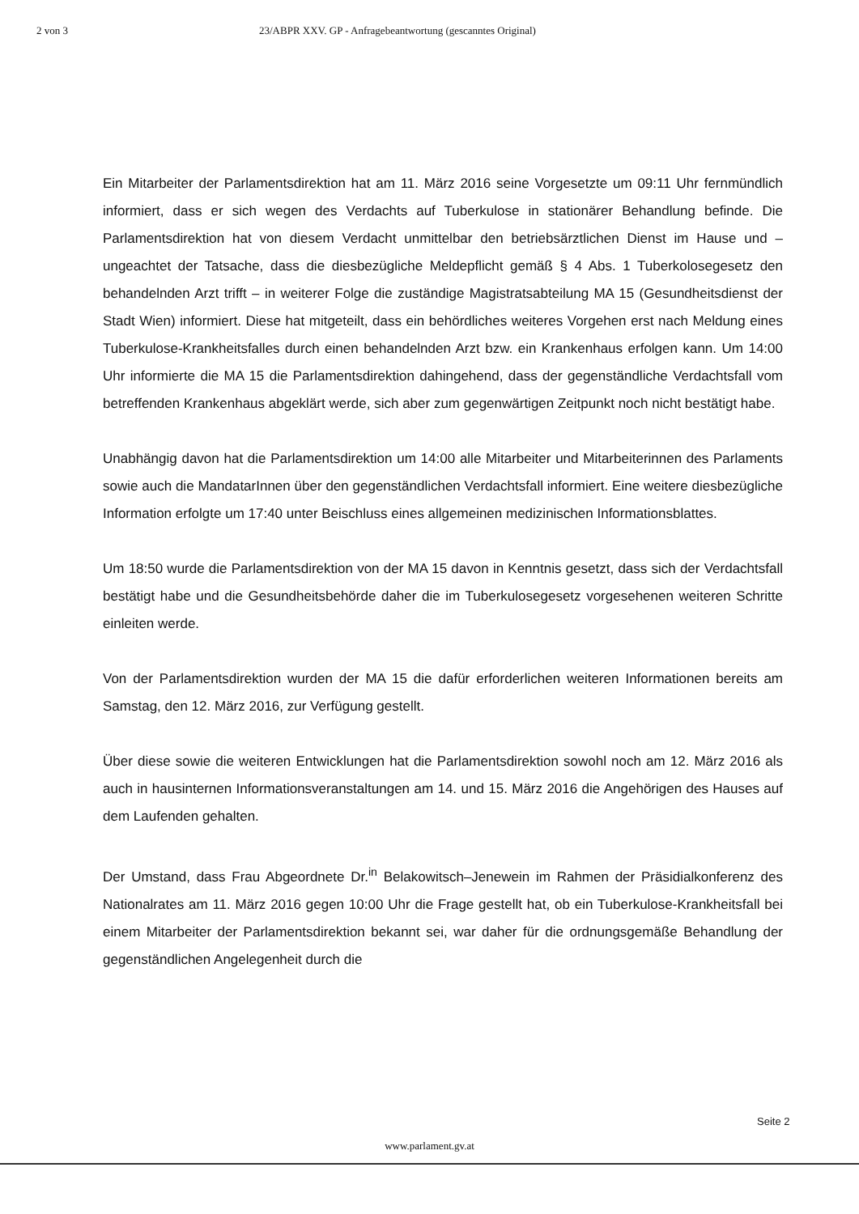2 von 3 23/ABPR XXV. GP - Anfragebeantwortung (gescanntes Original)
Ein Mitarbeiter der Parlamentsdirektion hat am 11. März 2016 seine Vorgesetzte um 09:11 Uhr fernmündlich informiert, dass er sich wegen des Verdachts auf Tuberkulose in stationärer Behandlung befinde. Die Parlamentsdirektion hat von diesem Verdacht unmittelbar den betriebsärztlichen Dienst im Hause und – ungeachtet der Tatsache, dass die diesbezügliche Meldepflicht gemäß § 4 Abs. 1 Tuberkolosegesetz den behandelnden Arzt trifft – in weiterer Folge die zuständige Magistratsabteilung MA 15 (Gesundheitsdienst der Stadt Wien) informiert. Diese hat mitgeteilt, dass ein behördliches weiteres Vorgehen erst nach Meldung eines Tuberkulose-Krankheitsfalles durch einen behandelnden Arzt bzw. ein Krankenhaus erfolgen kann. Um 14:00 Uhr informierte die MA 15 die Parlamentsdirektion dahingehend, dass der gegenständliche Verdachtsfall vom betreffenden Krankenhaus abgeklärt werde, sich aber zum gegenwärtigen Zeitpunkt noch nicht bestätigt habe.
Unabhängig davon hat die Parlamentsdirektion um 14:00 alle Mitarbeiter und Mitarbeiterinnen des Parlaments sowie auch die MandatarInnen über den gegenständlichen Verdachtsfall informiert. Eine weitere diesbezügliche Information erfolgte um 17:40 unter Beischluss eines allgemeinen medizinischen Informationsblattes.
Um 18:50 wurde die Parlamentsdirektion von der MA 15 davon in Kenntnis gesetzt, dass sich der Verdachtsfall bestätigt habe und die Gesundheitsbehörde daher die im Tuberkulosegesetz vorgesehenen weiteren Schritte einleiten werde.
Von der Parlamentsdirektion wurden der MA 15 die dafür erforderlichen weiteren Informationen bereits am Samstag, den 12. März 2016, zur Verfügung gestellt.
Über diese sowie die weiteren Entwicklungen hat die Parlamentsdirektion sowohl noch am 12. März 2016 als auch in hausinternen Informationsveranstaltungen am 14. und 15. März 2016 die Angehörigen des Hauses auf dem Laufenden gehalten.
Der Umstand, dass Frau Abgeordnete Dr.<sup>in</sup> Belakowitsch–Jenewein im Rahmen der Präsidialkonferenz des Nationalrates am 11. März 2016 gegen 10:00 Uhr die Frage gestellt hat, ob ein Tuberkulose-Krankheitsfall bei einem Mitarbeiter der Parlamentsdirektion bekannt sei, war daher für die ordnungsgemäße Behandlung der gegenständlichen Angelegenheit durch die
Seite 2
www.parlament.gv.at